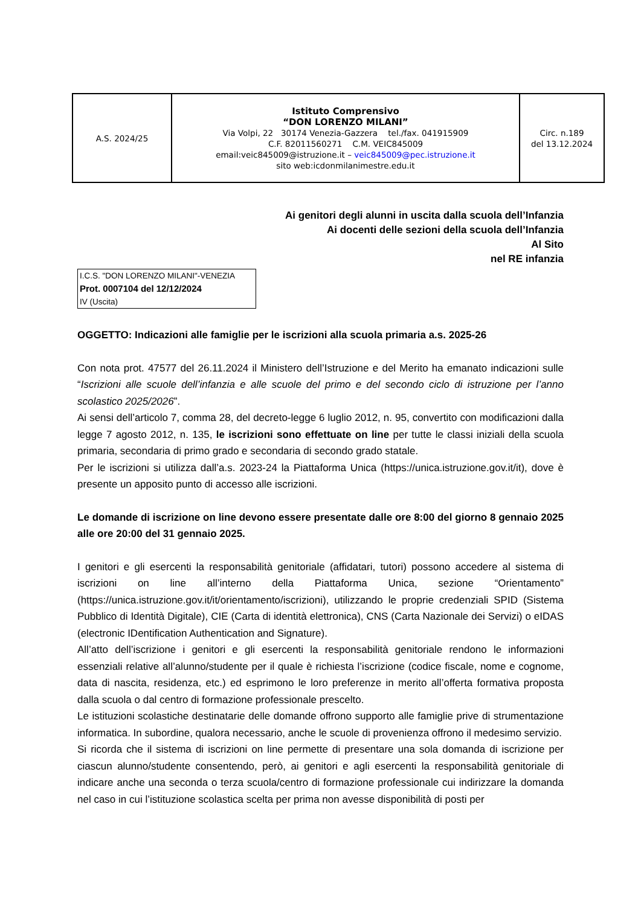| A.S. 2024/25 | Istituto Comprensivo “DON LORENZO MILANI” Via Volpi, 22 30174 Venezia-Gazzera tel./fax. 041915909 C.F. 82011560271 C.M. VEIC845009 email:veic845009@istruzione.it – veic845009@pec.istruzione.it sito web:icdonmilanimestre.edu.it | Circ. n.189 del 13.12.2024 |
Ai genitori degli alunni in uscita dalla scuola dell’Infanzia
Ai docenti delle sezioni della scuola dell’Infanzia
Al Sito
nel RE infanzia
I.C.S. "DON LORENZO MILANI"-VENEZIA
Prot. 0007104 del 12/12/2024
IV (Uscita)
OGGETTO: Indicazioni alle famiglie per le iscrizioni alla scuola primaria a.s. 2025-26
Con nota prot. 47577 del 26.11.2024 il Ministero dell’Istruzione e del Merito ha emanato indicazioni sulle “Iscrizioni alle scuole dell’infanzia e alle scuole del primo e del secondo ciclo di istruzione per l’anno scolastico 2025/2026”.
Ai sensi dell’articolo 7, comma 28, del decreto-legge 6 luglio 2012, n. 95, convertito con modificazioni dalla legge 7 agosto 2012, n. 135, le iscrizioni sono effettuate on line per tutte le classi iniziali della scuola primaria, secondaria di primo grado e secondaria di secondo grado statale.
Per le iscrizioni si utilizza dall’a.s. 2023-24 la Piattaforma Unica (https://unica.istruzione.gov.it/it), dove è presente un apposito punto di accesso alle iscrizioni.
Le domande di iscrizione on line devono essere presentate dalle ore 8:00 del giorno 8 gennaio 2025 alle ore 20:00 del 31 gennaio 2025.
I genitori e gli esercenti la responsabilità genitoriale (affidatari, tutori) possono accedere al sistema di iscrizioni on line all’interno della Piattaforma Unica, sezione “Orientamento” (https://unica.istruzione.gov.it/it/orientamento/iscrizioni), utilizzando le proprie credenziali SPID (Sistema Pubblico di Identità Digitale), CIE (Carta di identità elettronica), CNS (Carta Nazionale dei Servizi) o eIDAS (electronic IDentification Authentication and Signature).
All’atto dell’iscrizione i genitori e gli esercenti la responsabilità genitoriale rendono le informazioni essenziali relative all’alunno/studente per il quale è richiesta l’iscrizione (codice fiscale, nome e cognome, data di nascita, residenza, etc.) ed esprimono le loro preferenze in merito all’offerta formativa proposta dalla scuola o dal centro di formazione professionale prescelto.
Le istituzioni scolastiche destinatarie delle domande offrono supporto alle famiglie prive di strumentazione informatica. In subordine, qualora necessario, anche le scuole di provenienza offrono il medesimo servizio.
Si ricorda che il sistema di iscrizioni on line permette di presentare una sola domanda di iscrizione per ciascun alunno/studente consentendo, però, ai genitori e agli esercenti la responsabilità genitoriale di indicare anche una seconda o terza scuola/centro di formazione professionale cui indirizzare la domanda nel caso in cui l’istituzione scolastica scelta per prima non avesse disponibilità di posti per